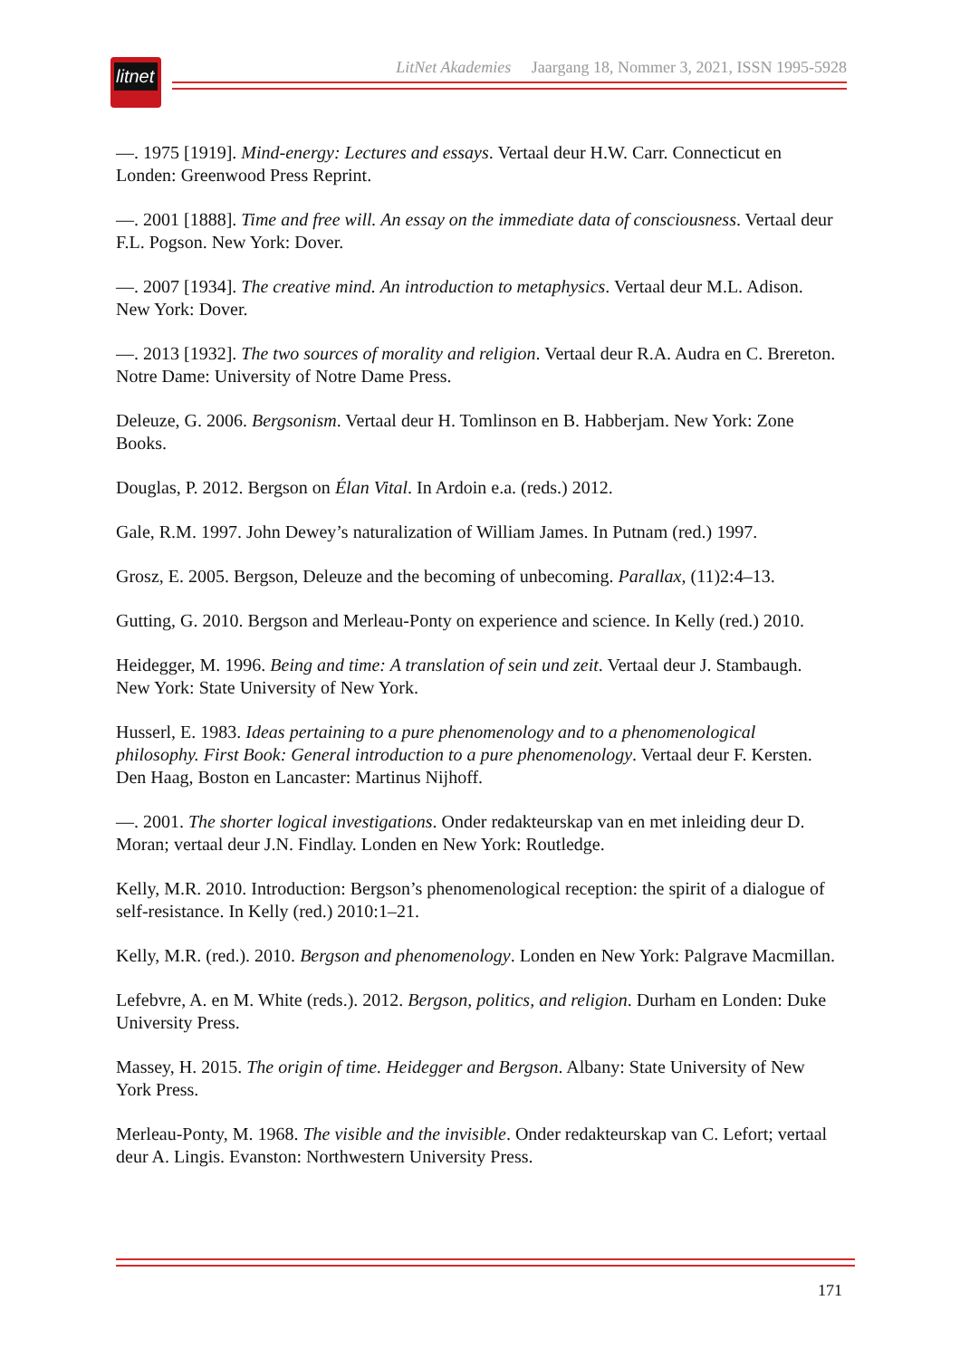litnet
LitNet Akademies Jaargang 18, Nommer 3, 2021, ISSN 1995-5928
—. 1975 [1919]. Mind-energy: Lectures and essays. Vertaal deur H.W. Carr. Connecticut en Londen: Greenwood Press Reprint.
—. 2001 [1888]. Time and free will. An essay on the immediate data of consciousness. Vertaal deur F.L. Pogson. New York: Dover.
—. 2007 [1934]. The creative mind. An introduction to metaphysics. Vertaal deur M.L. Adison. New York: Dover.
—. 2013 [1932]. The two sources of morality and religion. Vertaal deur R.A. Audra en C. Brereton. Notre Dame: University of Notre Dame Press.
Deleuze, G. 2006. Bergsonism. Vertaal deur H. Tomlinson en B. Habberjam. New York: Zone Books.
Douglas, P. 2012. Bergson on Élan Vital. In Ardoin e.a. (reds.) 2012.
Gale, R.M. 1997. John Dewey’s naturalization of William James. In Putnam (red.) 1997.
Grosz, E. 2005. Bergson, Deleuze and the becoming of unbecoming. Parallax, (11)2:4–13.
Gutting, G. 2010. Bergson and Merleau-Ponty on experience and science. In Kelly (red.) 2010.
Heidegger, M. 1996. Being and time: A translation of sein und zeit. Vertaal deur J. Stambaugh. New York: State University of New York.
Husserl, E. 1983. Ideas pertaining to a pure phenomenology and to a phenomenological philosophy. First Book: General introduction to a pure phenomenology. Vertaal deur F. Kersten. Den Haag, Boston en Lancaster: Martinus Nijhoff.
—. 2001. The shorter logical investigations. Onder redakteurskap van en met inleiding deur D. Moran; vertaal deur J.N. Findlay. Londen en New York: Routledge.
Kelly, M.R. 2010. Introduction: Bergson’s phenomenological reception: the spirit of a dialogue of self-resistance. In Kelly (red.) 2010:1–21.
Kelly, M.R. (red.). 2010. Bergson and phenomenology. Londen en New York: Palgrave Macmillan.
Lefebvre, A. en M. White (reds.). 2012. Bergson, politics, and religion. Durham en Londen: Duke University Press.
Massey, H. 2015. The origin of time. Heidegger and Bergson. Albany: State University of New York Press.
Merleau-Ponty, M. 1968. The visible and the invisible. Onder redakteurskap van C. Lefort; vertaal deur A. Lingis. Evanston: Northwestern University Press.
171